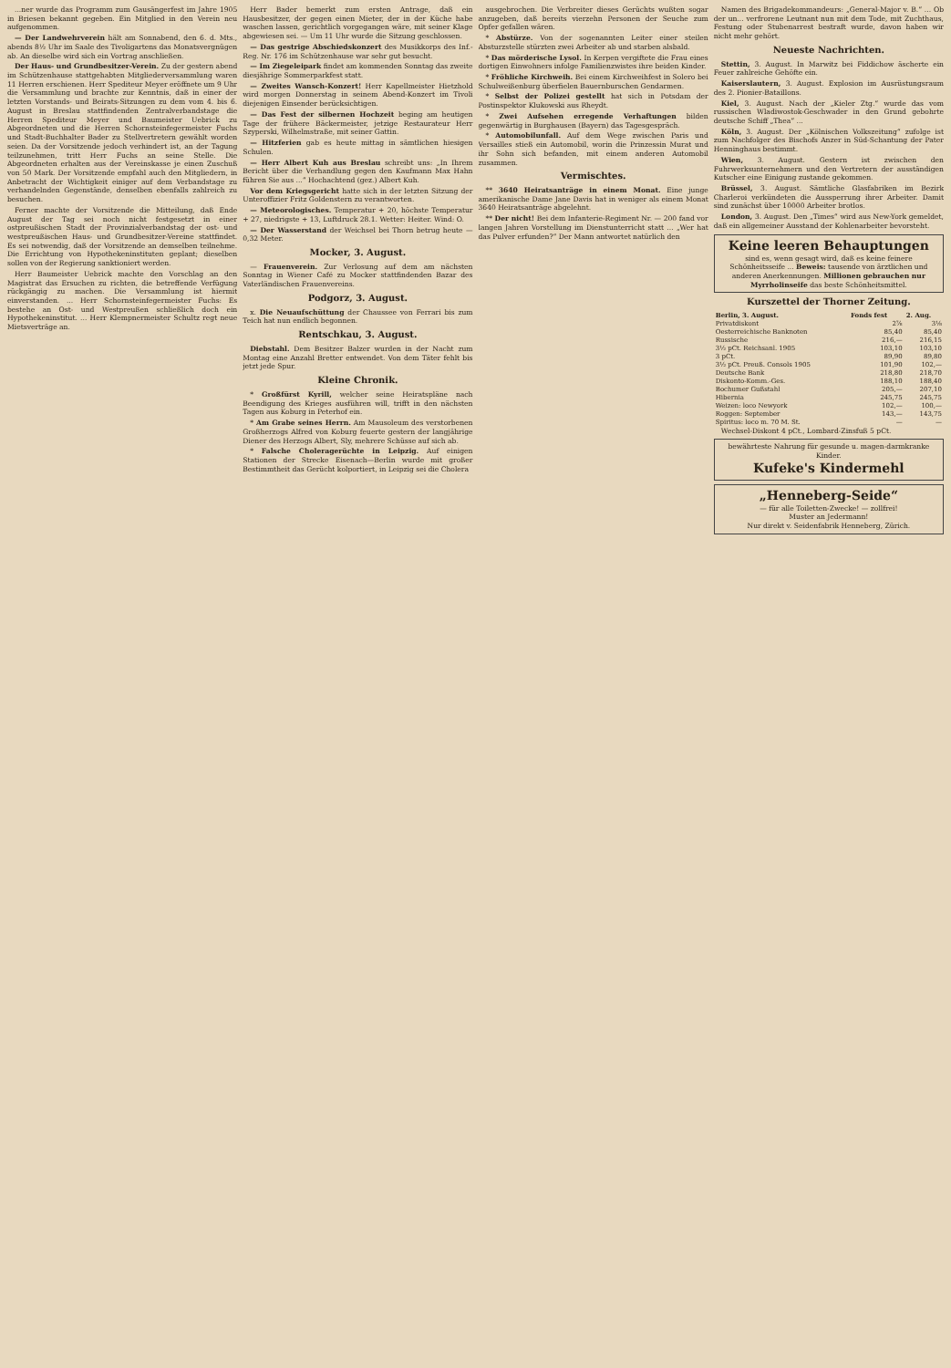...ner wurde das Programm zum Gausängerfest im Jahre 1905 in Briesen bekannt gegeben. Ein Mitglied in den Verein neu aufgenommen.
— Der Landwehrverein hält am Sonnabend, den 6. d. Mts., abends 8½ Uhr im Saale des Tivoligartens das Monatsvergnügen ab. An dieselbe wird sich ein Vortrag anschließen.
Der Haus- und Grundbesitzer-Verein. Zu der gestern abend im Schützenhause stattgehabten Mitgliederversammlung waren 11 Herren erschienen. Herr Spediteur Meyer eröffnete um 9 Uhr die Versammlung und brachte zur Kenntnis, daß in einer der letzten Vorstands- und Beirats-Sitzungen zu dem vom 4. bis 6. August in Breslau stattfindenden Zentralverbandstage die Herren Spediteur Meyer und Baumeister Uebrick zu Abgeordneten und die Herren Schornsteinfegermeister Fuchs und Stadt-Buchhalter Bader zu Stellvertretern gewählt worden seien. Da der Vorsitzende jedoch verhindert ist, an der Tagung teilzunehmen, tritt Herr Fuchs an seine Stelle. Die Abgeordneten erhalten aus der Vereinskasse je einen Zuschuß von 50 Mark. Der Vorsitzende empfahl auch den Mitgliedern, in Anbetracht der Wichtigkeit einiger auf dem Verbandstage zu verhandelnden Gegenstände, denselben ebenfalls zahlreich zu besuchen.
Ferner machte der Vorsitzende die Mitteilung, daß Ende August der Tag sei noch nicht festgesetzt in einer ostpreußischen Stadt der Provinzialverbandstag der ost- und westpreußischen Haus- und Grundbesitzer-Vereine stattfindet. Es sei notwendig, daß der Vorsitzende an demselben teilnehme. Die Errichtung von Hypothekeninstituten geplant; dieselben sollen von der Regierung sanktioniert werden.
Herr Baumeister Uebrick machte den Vorschlag an den Magistrat das Ersuchen zu richten, die betreffende Verfügung rückgängig zu machen. Die Versammlung ist hiermit einverstanden. ... Herr Schornsteinfegermeister Fuchs: Es bestehe an Ost- und Westpreußen schließlich doch ein Hypothekeninstitut. ... Herr Klempnermeister Schultz regt neue Mietsverträge an.
Herr Bader bemerkt zum ersten Antrage, daß ein Hausbesitzer, der gegen einen Mieter, der in der Küche habe waschen lassen, gerichtlich vorgegangen wäre, mit seiner Klage abgewiesen sei. — Um 11 Uhr wurde die Sitzung geschlossen.
— Das gestrige Abschiedskonzert des Musikkorps des Inf.-Reg. Nr. 176 im Schützenhause war sehr gut besucht.
— Im Ziegeleipark findet am kommenden Sonntag das zweite diesjährige Sommerparkfest statt.
— Zweites Wansch-Konzert! Herr Kapellmeister Hietzhold wird morgen Donnerstag in seinem Abend-Konzert im Tivoli diejenigen Einsender berücksichtigen.
— Das Fest der silbernen Hochzeit beging am heutigen Tage der frühere Bäckermeister, jetzige Restaurateur Herr Szyperski, Wilhelmstraße, mit seiner Gattin.
— Hitzferien gab es heute mittag in sämtlichen hiesigen Schulen.
— Herr Albert Kuh aus Breslau schreibt uns: „In Ihrem Bericht über die Verhandlung gegen den Kaufmann Max Hahn führen Sie aus ...“ Hochachtend (gez.) Albert Kuh.
Vor dem Kriegsgericht hatte sich in der letzten Sitzung der Unteroffizier Fritz Goldenstern zu verantworten.
— Meteorologisches. Temperatur + 20, höchste Temperatur + 27, niedrigste + 13, Luftdruck 28.1. Wetter: Heiter. Wind: O.
— Der Wasserstand der Weichsel bei Thorn betrug heute — 0,32 Meter.
Mocker, 3. August.
— Frauenverein. Zur Verlosung auf dem am nächsten Sonntag in Wiener Café zu Mocker stattfindenden Bazar des Vaterländischen Frauenvereins.
Podgorz, 3. August.
x. Die Neuaufschüttung der Chaussee von Ferrari bis zum Teich hat nun endlich begonnen.
Rentschkau, 3. August.
Diebstahl. Dem Besitzer Balzer wurden in der Nacht zum Montag eine Anzahl Bretter entwendet. Von dem Täter fehlt bis jetzt jede Spur.
Kleine Chronik.
* Großfürst Kyrill, welcher seine Heiratspläne nach Beendigung des Krieges ausführen will, trifft in den nächsten Tagen aus Koburg in Peterhof ein.
* Am Grabe seines Herrn. Am Mausoleum des verstorbenen Großherzogs Alfred von Koburg feuerte gestern der langjährige Diener des Herzogs Albert, Sly, mehrere Schüsse auf sich ab.
* Falsche Choleragerüchte in Leipzig. Auf einigen Stationen der Strecke Eisenach—Berlin wurde mit großer Bestimmtheit das Gerücht kolportiert, in Leipzig sei die Cholera
ausgebrochen. Die Verbreiter dieses Gerüchts wußten sogar anzugeben, daß bereits vierzehn Personen der Seuche zum Opfer gefallen wären.
* Abstürze. Von der sogenannten Leiter einer steilen Absturzstelle stürzten zwei Arbeiter ab und starben alsbald.
* Das mörderische Lysol. In Kerpen vergiftete die Frau eines dortigen Einwohners infolge Familienzwistes ihre beiden Kinder.
* Fröhliche Kirchweih. Bei einem Kirchweihfest in Solero bei Schulweißenburg überfielen Bauernburschen Gendarmen.
* Selbst der Polizei gestellt hat sich in Potsdam der Postinspektor Klukowski aus Rheydt.
* Zwei Aufsehen erregende Verhaftungen bilden gegenwärtig in Burghausen (Bayern) das Tagesgespräch.
* Automobilunfall. Auf dem Wege zwischen Paris und Versailles stieß ein Automobil, worin die Prinzessin Murat und ihr Sohn sich befanden, mit einem anderen Automobil zusammen.
Vermischtes.
** 3640 Heiratsanträge in einem Monat. Eine junge amerikanische Dame Jane Davis hat in weniger als einem Monat 3640 Heiratsanträge abgelehnt.
** Der nicht! Bei dem Infanterie-Regiment Nr. — 200 fand vor langen Jahren Vorstellung im Dienstunterricht statt ... „Wer hat das Pulver erfunden?“ Der Mann antwortet natürlich den
Namen des Brigadekommandeurs: „General-Major v. B.“ ... Ob der un... verfrorene Leutnant nun mit dem Tode, mit Zuchthaus, Festung oder Stubenarrest bestraft wurde, davon haben wir nicht mehr gehört.
Neueste Nachrichten.
Stettin, 3. August. In Marwitz bei Fiddichow äscherte ein Feuer zahlreiche Gehöfte ein.
Kaiserslautern, 3. August. Explosion im Ausrüstungsraum des 2. Pionier-Bataillons.
Kiel, 3. August. Nach der „Kieler Ztg.“ wurde das vom russischen Wladiwostok-Geschwader in den Grund gebohrte deutsche Schiff „Thea“ ...
Köln, 3. August. Der „Kölnischen Volkszeitung“ zufolge ist zum Nachfolger des Bischofs Anzer in Süd-Schantung der Pater Henninghaus bestimmt.
Wien, 3. August. Gestern ist zwischen den Fuhrwerksunternehmern und den Vertretern der ausständigen Kutscher eine Einigung zustande gekommen.
Brüssel, 3. August. Sämtliche Glasfabriken im Bezirk Charleroi verkündeten die Aussperrung ihrer Arbeiter. Damit sind zunächst über 10000 Arbeiter brotlos.
London, 3. August. Den „Times“ wird aus New-York gemeldet, daß ein allgemeiner Ausstand der Kohlenarbeiter bevorsteht.
Keine leeren Behauptungen
sind es, wenn gesagt wird, daß es keine feinere Schönheitsseife ... Beweis: tausende von ärztlichen und anderen Anerkennungen. Millionen gebrauchen nur Myrrholinseife das beste Schönheitsmittel.
Kurszettel der Thorner Zeitung.
| Berlin, 3. August. | Fonds fest | 2. Aug. |
| --- | --- | --- |
| Privatdiskont | 2⅞ | 3⅛ |
| Oesterreichische Banknoten | 85,40 | 85,40 |
| Russische | 216,— | 216,15 |
| 3½ pCt. Reichsanl. 1905 | 103,10 | 103,10 |
| 3 pCt. | 89,90 | 89,80 |
| 3½ pCt. Preuß. Consols 1905 | 101,90 | 102,— |
| Deutsche Bank | 218,80 | 218,70 |
| Diskonto-Komm.-Ges. | 188,10 | 188,40 |
| Bochumer Gußstahl | 205,— | 207,10 |
| Hibernia | 245,75 | 245,75 |
| Weizen: loco Newyork | 102,— | 100,— |
| Roggen: September | 143,— | 143,75 |
| Spiritus: loco m. 70 M. St. | — | — |
Wechsel-Diskont 4 pCt., Lombard-Zinsfuß 5 pCt.
bewährteste Nahrung für gesunde u. magen-darmkranke Kinder.
Kufeke's Kindermehl
„Henneberg-Seide“
— für alle Toiletten-Zwecke! — zollfrei!
Muster an Jedermann!
Nur direkt v. Seidenfabrik Henneberg, Zürich.